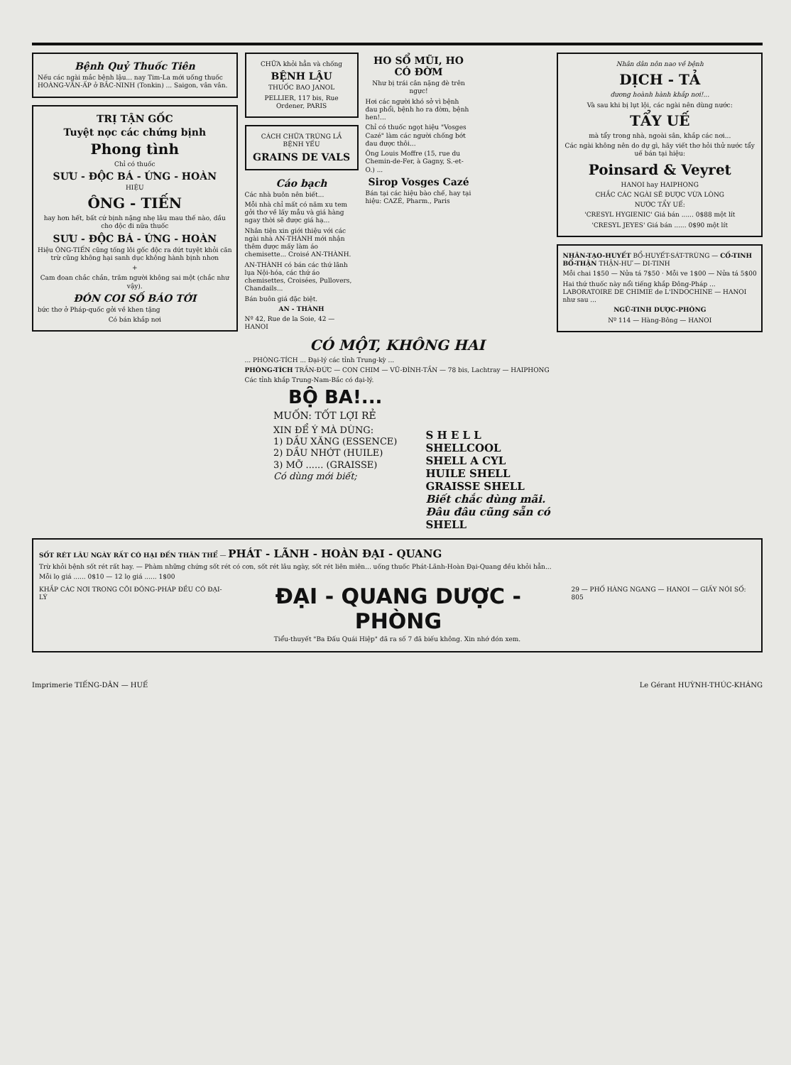Bệnh Quỷ Thuốc Tiên
Nếu các ngài mắc bệnh lậu... nay Tim-La mới uống thuốc HOÀNG-VĂN-ẤP ở BẮC-NINH (Tonkin) ... Saigon, vân vân.
TRỊ TẬN GỐC
Tuyệt nọc các chứng bịnh
Phong tình
Chỉ có thuốc
SƯU - ĐỘC BÁ - ỨNG - HOÀN
HIỆU
ÔNG - TIẾN
hay hơn hết, bất cứ bịnh nặng nhẹ lâu mau thế nào, dầu cho độc đi nữa thuốc
SƯU - ĐỘC BÁ - ỨNG - HOÀN
Hiệu ÔNG-TIẾN cũng tống lôi gốc độc ra dứt tuyệt khỏi căn trừ cũng không hại sanh dục không hành bịnh nhơn
+
Cam đoan chắc chắn, trăm người không sai một (chắc như vậy).
ĐÓN COI SỐ BÁO TỚI
bức thơ ở Pháp-quốc gởi về khen tặng
Có bán khắp nơi
CHỮA khỏi hẳn và chống
BỆNH LẬU
THUỐC BAO JANOL
PELLIER, 117 bis, Rue Ordener, PARIS
CÁCH CHỮA TRÚNG LẮ BỆNH YẾU
GRAINS DE VALS
Cáo bạch
Các nhà buôn nên biết...
Mỗi nhà chỉ mất có năm xu tem gởi thơ về lấy mẫu và giá hàng ngay thời sẽ được giá hạ...
Nhân tiện xin giới thiệu với các ngài nhà AN-THÀNH mới nhận thêm được mấy làm áo chemisette... Croisé AN-THÀNH.
AN-THÀNH có bán các thứ lãnh lụa Nội-hóa, các thứ áo chemisettes, Croisées, Pullovers, Chandails...
Bán buôn giá đặc biệt.
AN - THÀNH
Nº 42, Rue de la Soie, 42 — HANOI
HO SỔ MŨI, HO CÓ ĐỜM
Như bị trái cân nặng đè trên ngực!
Hơi các người khó sở vì bệnh đau phổi, bệnh ho ra đờm, bệnh hen!...
Chỉ có thuốc ngọt hiệu "Vosges Cazé" làm các người chống bớt đau được thôi...
Ông Louis Moffre (15, rue du Chemin-de-Fer, à Gagny, S.-et-O.) ...
Sirop Vosges Cazé
Bán tại các hiệu bào chế, hay tại hiệu: CAZÉ, Pharm., Paris
CÓ MỘT, KHÔNG HAI
... PHÒNG-TÍCH ... Đại-lý các tỉnh Trung-kỳ ...
PHÒNG-TÍCH TRẦN-ĐỨC — CON CHIM — VŨ-ĐÌNH-TẦN — 78 bis, Lachtray — HAIPHONG
Các tỉnh khắp Trung-Nam-Bắc có đại-lý.
Nhân dân nôn nao về bệnh
DỊCH - TẢ
đương hoành hành khắp nơi!...
Và sau khi bị lụt lội, các ngài nên dùng nước:
TẨY UẾ
mà tẩy trong nhà, ngoài sân, khắp các nơi...
Các ngài không nên do dự gì, hãy viết thơ hỏi thử nước tẩy uế bán tại hiệu:
Poinsard & Veyret
HANOI hay HAIPHONG
CHẮC CÁC NGÀI SẼ ĐƯỢC VỪA LÒNG
NƯỚC TẨY UẾ:
'CRESYL HYGIENIC' Giá bán ...... 0$88 một lít
'CRESYL JEYES' Giá bán ...... 0$90 một lít
NHÂN-TẠO-HUYẾT BỔ-HUYẾT-SÁT-TRÙNG — CỐ-TINH BỔ-THẬN THẬN-HƯ — DI-TINH
Mỗi chai 1$50 — Nửa tá 7$50 · Mỗi ve 1$00 — Nửa tá 5$00
Hai thứ thuốc này nổi tiếng khắp Đông-Pháp ... LABORATOIRE DE CHIMIE de L'INDOCHINE — HANOI như sau ...
NGŨ-TINH DƯỢC-PHÒNG
Nº 114 — Hàng-Bông — HANOI
BỘ BA!...
MUỐN: TỐT LỢI RẺ
XIN ĐỂ Ý MÀ DÙNG:
1) DẦU XĂNG (ESSENCE)
2) DẦU NHỚT (HUILE)
3) MỠ ...... (GRAISSE)
Có dùng mới biết;
S H E L L
SHELLCOOL
SHELL A CYL
HUILE SHELL
GRAISSE SHELL
Biết chắc dùng mãi.
Đâu đâu cũng sẵn có
SHELL
SỐT RÉT LÂU NGÀY RẤT CÓ HẠI ĐẾN THÂN THỂ — PHÁT - LÃNH - HOÀN ĐẠI - QUANG
Trừ khỏi bệnh sốt rét rất hay. — Phàm những chứng sốt rét có cơn, sốt rét lâu ngày, sốt rét liên miên... uống thuốc Phát-Lãnh-Hoàn Đại-Quang đều khỏi hẳn...
Mỗi lọ giá ...... 0$10 — 12 lọ giá ...... 1$00
KHẮP CÁC NƠI TRONG CÕI ĐÔNG-PHÁP ĐỀU CÓ ĐẠI-LÝ
ĐẠI - QUANG DƯỢC - PHÒNG
29 — PHỐ HÀNG NGANG — HANOI — GIẤY NÓI SỐ: 805
Tiểu-thuyết "Ba Đấu Quái Hiệp" đã ra số 7 đã biếu không. Xin nhớ đón xem.
Imprimerie TIẾNG-DÂN — HUẾ Le Gérant HUỲNH-THÚC-KHÁNG